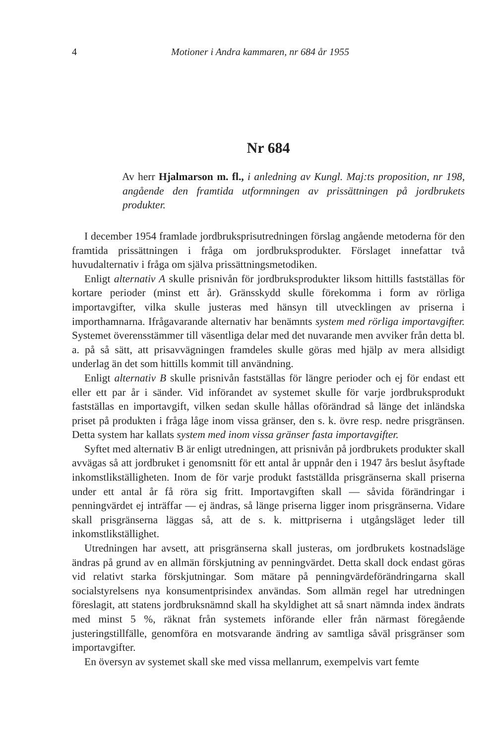4 Motioner i Andra kammaren, nr 684 år 1955
Nr 684
Av herr Hjalmarson m. fl., i anledning av Kungl. Maj:ts proposition, nr 198, angående den framtida utformningen av prissättningen på jordbrukets produkter.
I december 1954 framlade jordbruksprisutredningen förslag angående metoderna för den framtida prissättningen i fråga om jordbruksprodukter. Förslaget innefattar två huvudalternativ i fråga om själva prissättningsmetodiken.
Enligt alternativ A skulle prisnivån för jordbruksprodukter liksom hittills fastställas för kortare perioder (minst ett år). Gränsskydd skulle förekomma i form av rörliga importavgifter, vilka skulle justeras med hänsyn till utvecklingen av priserna i importhamnarna. Ifrågavarande alternativ har benämnts system med rörliga importavgifter. Systemet överensstämmer till väsentliga delar med det nuvarande men avviker från detta bl. a. på så sätt, att prisavvägningen framdeles skulle göras med hjälp av mera allsidigt underlag än det som hittills kommit till användning.
Enligt alternativ B skulle prisnivån fastställas för längre perioder och ej för endast ett eller ett par år i sänder. Vid införandet av systemet skulle för varje jordbruksprodukt fastställas en importavgift, vilken sedan skulle hållas oförändrad så länge det inländska priset på produkten i fråga låge inom vissa gränser, den s. k. övre resp. nedre prisgränsen. Detta system har kallats system med inom vissa gränser fasta importavgifter.
Syftet med alternativ B är enligt utredningen, att prisnivån på jordbrukets produkter skall avvägas så att jordbruket i genomsnitt för ett antal år uppnår den i 1947 års beslut åsyftade inkomstlikställigheten. Inom de för varje produkt fastställda prisgränserna skall priserna under ett antal år få röra sig fritt. Importavgiften skall — såvida förändringar i penningvärdet ej inträffar — ej ändras, så länge priserna ligger inom prisgränserna. Vidare skall prisgränserna läggas så, att de s. k. mittpriserna i utgångsläget leder till inkomstlikställighet.
Utredningen har avsett, att prisgränserna skall justeras, om jordbrukets kostnadsläge ändras på grund av en allmän förskjutning av penningvärdet. Detta skall dock endast göras vid relativt starka förskjutningar. Som mätare på penningvärdeförändringarna skall socialstyrelsens nya konsumentprisindex användas. Som allmän regel har utredningen föreslagit, att statens jordbruksnämnd skall ha skyldighet att så snart nämnda index ändrats med minst 5 %, räknat från systemets införande eller från närmast föregående justeringstillfälle, genomföra en motsvarande ändring av samtliga såväl prisgränser som importavgifter.
En översyn av systemet skall ske med vissa mellanrum, exempelvis vart femte